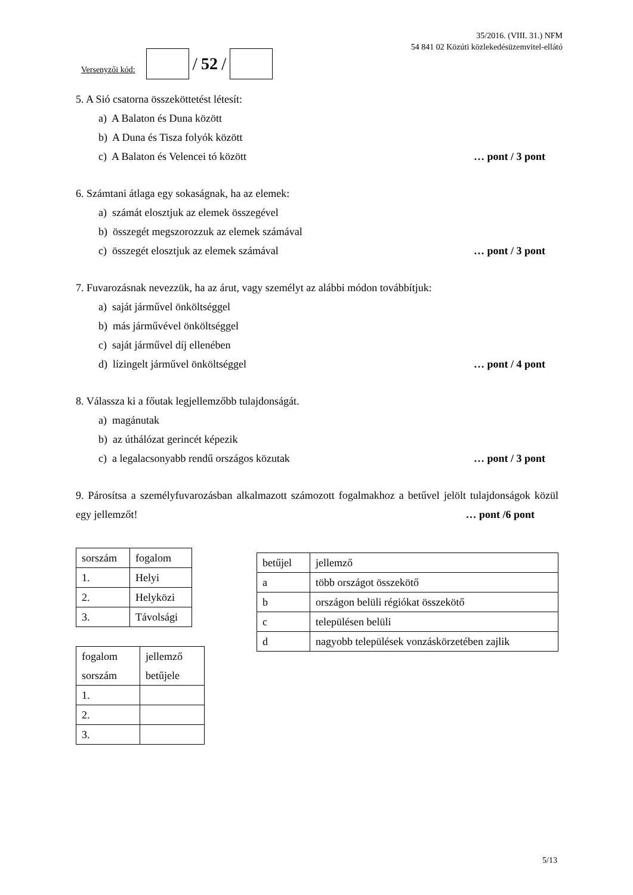Versenyzői kód:
/ 52 /
35/2016. (VIII. 31.) NFM
54 841 02 Közúti közlekedésüzemvitel-ellátó
5. A Sió csatorna összeköttetést létesít:
a) A Balaton és Duna között
b) A Duna és Tisza folyók között
c) A Balaton és Velencei tó között … pont / 3 pont
6. Számtani átlaga egy sokaságnak, ha az elemek:
a) számát elosztjuk az elemek összegével
b) összegét megszorozzuk az elemek számával
c) összegét elosztjuk az elemek számával … pont / 3 pont
7. Fuvarozásnak nevezzük, ha az árut, vagy személyt az alábbi módon továbbítjuk:
a) saját járművel önköltséggel
b) más járművével önköltséggel
c) saját járművel díj ellenében
d) lízingelt járművel önköltséggel … pont / 4 pont
8. Válassza ki a főutak legjellemzőbb tulajdonságát.
a) magánutak
b) az úthálózat gerincét képezik
c) a legalacsonyabb rendű országos közutak … pont / 3 pont
9. Párosítsa a személyfuvarozásban alkalmazott számozott fogalmakhoz a betűvel jelölt tulajdonságok közül egy jellemzőt!
… pont /6 pont
| sorszám | fogalom |
| --- | --- |
| 1. | Helyi |
| 2. | Helyközi |
| 3. | Távolsági |
| fogalom sorszám | jellemző betűjele |
| --- | --- |
| 1. | |
| 2. | |
| 3. | |
| betűjel | jellemző |
| --- | --- |
| a | több országot összekötő |
| b | országon belüli régiókat összekötő |
| c | településen belüli |
| d | nagyobb települések vonzáskörzetében zajlik |
5/13